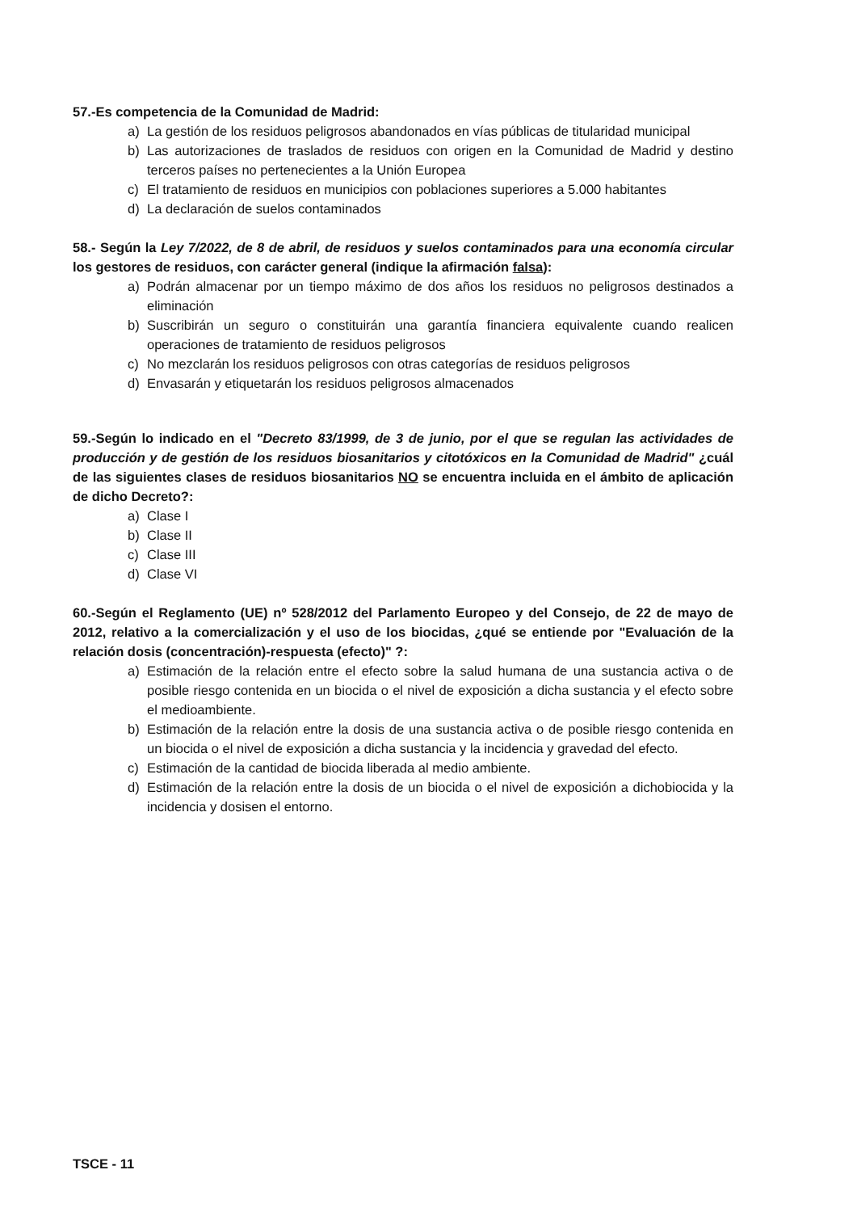57.-Es competencia de la Comunidad de Madrid:
a) La gestión de los residuos peligrosos abandonados en vías públicas de titularidad municipal
b) Las autorizaciones de traslados de residuos con origen en la Comunidad de Madrid y destino terceros países no pertenecientes a la Unión Europea
c) El tratamiento de residuos en municipios con poblaciones superiores a 5.000 habitantes
d) La declaración de suelos contaminados
58.- Según la Ley 7/2022, de 8 de abril, de residuos y suelos contaminados para una economía circular los gestores de residuos, con carácter general (indique la afirmación falsa):
a) Podrán almacenar por un tiempo máximo de dos años los residuos no peligrosos destinados a eliminación
b) Suscribirán un seguro o constituirán una garantía financiera equivalente cuando realicen operaciones de tratamiento de residuos peligrosos
c) No mezclarán los residuos peligrosos con otras categorías de residuos peligrosos
d) Envasarán y etiquetarán los residuos peligrosos almacenados
59.-Según lo indicado en el "Decreto 83/1999, de 3 de junio, por el que se regulan las actividades de producción y de gestión de los residuos biosanitarios y citotóxicos en la Comunidad de Madrid" ¿cuál de las siguientes clases de residuos biosanitarios NO se encuentra incluida en el ámbito de aplicación de dicho Decreto?:
a) Clase I
b) Clase II
c) Clase III
d) Clase VI
60.-Según el Reglamento (UE) nº 528/2012 del Parlamento Europeo y del Consejo, de 22 de mayo de 2012, relativo a la comercialización y el uso de los biocidas, ¿qué se entiende por "Evaluación de la relación dosis (concentración)-respuesta (efecto)" ?:
a) Estimación de la relación entre el efecto sobre la salud humana de una sustancia activa o de posible riesgo contenida en un biocida o el nivel de exposición a dicha sustancia y el efecto sobre el medioambiente.
b) Estimación de la relación entre la dosis de una sustancia activa o de posible riesgo contenida en un biocida o el nivel de exposición a dicha sustancia y la incidencia y gravedad del efecto.
c) Estimación de la cantidad de biocida liberada al medio ambiente.
d) Estimación de la relación entre la dosis de un biocida o el nivel de exposición a dichobiocida y la incidencia y dosisen el entorno.
TSCE - 11